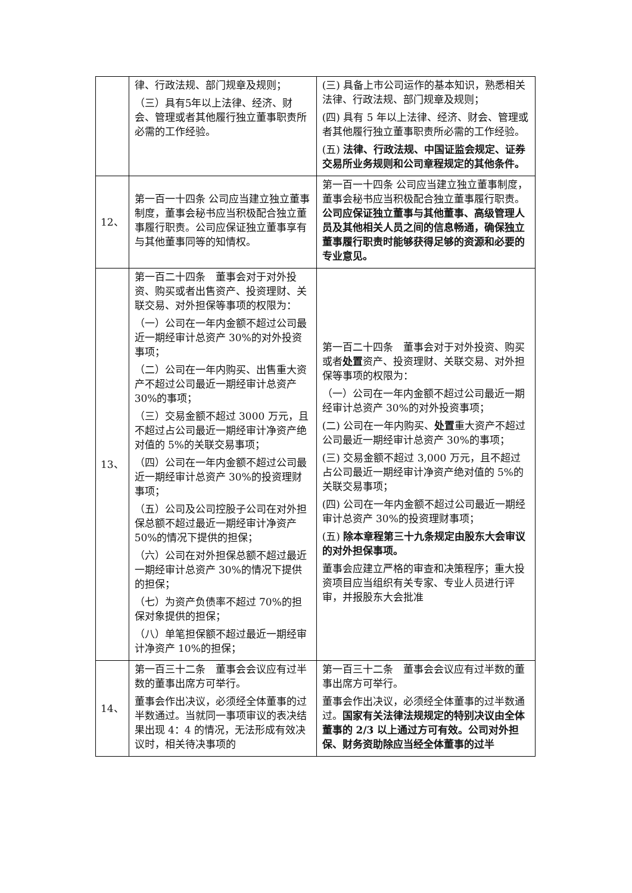| | 律、行政法规、部门规章及规则； （三）具有5年以上法律、经济、财会、管理或者其他履行独立董事职责所必需的工作经验。 | (三) 具备上市公司运作的基本知识，熟悉相关法律、行政法规、部门规章及规则； (四) 具有 5 年以上法律、经济、财会、管理或者其他履行独立董事职责所必需的工作经验。 (五) 法律、行政法规、中国证监会规定、证券交易所业务规则和公司章程规定的其他条件。 |
| 12、 | 第一百一十四条 公司应当建立独立董事制度，董事会秘书应当积极配合独立董事履行职责。公司应保证独立董事享有与其他董事同等的知情权。 | 第一百一十四条 公司应当建立独立董事制度，董事会秘书应当积极配合独立董事履行职责。 公司应保证独立董事与其他董事、高级管理人员及其他相关人员之间的信息畅通，确保独立董事履行职责时能够获得足够的资源和必要的专业意见。 |
| 13、 | 第一百二十四条 董事会对于对外投资、购买或者出售资产、投资理财、关联交易、对外担保等事项的权限为： （一）公司在一年内金额不超过公司最近一期经审计总资产 30%的对外投资事项； （二）公司在一年内购买、出售重大资产不超过公司最近一期经审计总资产 30%的事项； （三）交易金额不超过 3000 万元，且不超过占公司最近一期经审计净资产绝对值的 5%的关联交易事项； （四）公司在一年内金额不超过公司最近一期经审计总资产 30%的投资理财事项； （五）公司及公司控股子公司在对外担保总额不超过最近一期经审计净资产 50%的情况下提供的担保； （六）公司在对外担保总额不超过最近一期经审计总资产 30%的情况下提供的担保； （七）为资产负债率不超过 70%的担保对象提供的担保； （八）单笔担保额不超过最近一期经审计净资产 10%的担保； | 第一百二十四条 董事会对于对外投资、购买或者 处置 资产、投资理财、关联交易、对外担保等事项的权限为： （一）公司在一年内金额不超过公司最近一期经审计总资产 30%的对外投资事项； (二) 公司在一年内购买、 处置 重大资产不超过公司最近一期经审计总资产 30%的事项； (三) 交易金额不超过 3,000 万元，且不超过占公司最近一期经审计净资产绝对值的 5%的关联交易事项； (四) 公司在一年内金额不超过公司最近一期经审计总资产 30%的投资理财事项； (五) 除本章程第三十九条规定由股东大会审议的对外担保事项。 董事会应建立严格的审查和决策程序；重大投资项目应当组织有关专家、专业人员进行评审，并报股东大会批准 |
| 14、 | 第一百三十二条 董事会会议应有过半数的董事出席方可举行。 董事会作出决议，必须经全体董事的过半数通过。当就同一事项审议的表决结果出现 4：4 的情况，无法形成有效决议时，相关待决事项的 | 第一百三十二条 董事会会议应有过半数的董事出席方可举行。 董事会作出决议，必须经全体董事的过半数通过。 国家有关法律法规规定的特别决议由全体董事的 2/3 以上通过方可有效。公司对外担保、财务资助除应当经全体董事的过半 |